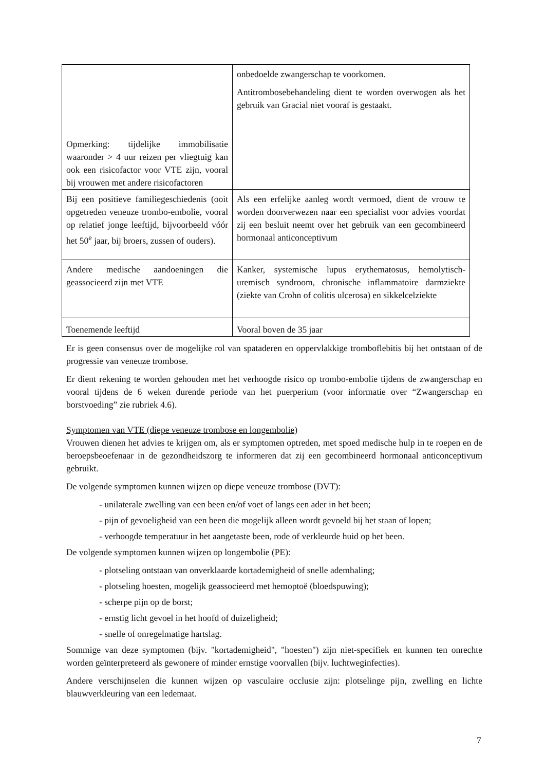| Opmerking: tijdelijke immobilisatie waaronder > 4 uur reizen per vliegtuig kan ook een risicofactor voor VTE zijn, vooral bij vrouwen met andere risicofactoren | onbedoelde zwangerschap te voorkomen. Antitrombosebehandeling dient te worden overwogen als het gebruik van Gracial niet vooraf is gestaakt. |
| Bij een positieve familiegeschiedenis (ooit opgetreden veneuze trombo-embolie, vooral op relatief jonge leeftijd, bijvoorbeeld vóór het 50<sup>e</sup> jaar, bij broers, zussen of ouders). | Als een erfelijke aanleg wordt vermoed, dient de vrouw te worden doorverwezen naar een specialist voor advies voordat zij een besluit neemt over het gebruik van een gecombineerd hormonaal anticonceptivum |
| Andere medische aandoeningen die geassocieerd zijn met VTE | Kanker, systemische lupus erythematosus, hemolytisch-uremisch syndroom, chronische inflammatoire darmziekte (ziekte van Crohn of colitis ulcerosa) en sikkelcelziekte |
| Toenemende leeftijd | Vooral boven de 35 jaar |
Er is geen consensus over de mogelijke rol van spataderen en oppervlakkige tromboflebitis bij het ontstaan of de progressie van veneuze trombose.
Er dient rekening te worden gehouden met het verhoogde risico op trombo-embolie tijdens de zwangerschap en vooral tijdens de 6 weken durende periode van het puerperium (voor informatie over “Zwangerschap en borstvoeding” zie rubriek 4.6).
Symptomen van VTE (diepe veneuze trombose en longembolie)
Vrouwen dienen het advies te krijgen om, als er symptomen optreden, met spoed medische hulp in te roepen en de beroepsbeoefenaar in de gezondheidszorg te informeren dat zij een gecombineerd hormonaal anticonceptivum gebruikt.
De volgende symptomen kunnen wijzen op diepe veneuze trombose (DVT):
- unilaterale zwelling van een been en/of voet of langs een ader in het been;
- pijn of gevoeligheid van een been die mogelijk alleen wordt gevoeld bij het staan of lopen;
- verhoogde temperatuur in het aangetaste been, rode of verkleurde huid op het been.
De volgende symptomen kunnen wijzen op longembolie (PE):
- plotseling ontstaan van onverklaarde kortademigheid of snelle ademhaling;
- plotseling hoesten, mogelijk geassocieerd met hemoptoë (bloedspuwing);
- scherpe pijn op de borst;
- ernstig licht gevoel in het hoofd of duizeligheid;
- snelle of onregelmatige hartslag.
Sommige van deze symptomen (bijv. "kortademigheid", "hoesten") zijn niet-specifiek en kunnen ten onrechte worden geïnterpreteerd als gewonere of minder ernstige voorvallen (bijv. luchtweginfecties).
Andere verschijnselen die kunnen wijzen op vasculaire occlusie zijn: plotselinge pijn, zwelling en lichte blauwverkleuring van een ledemaat.
7